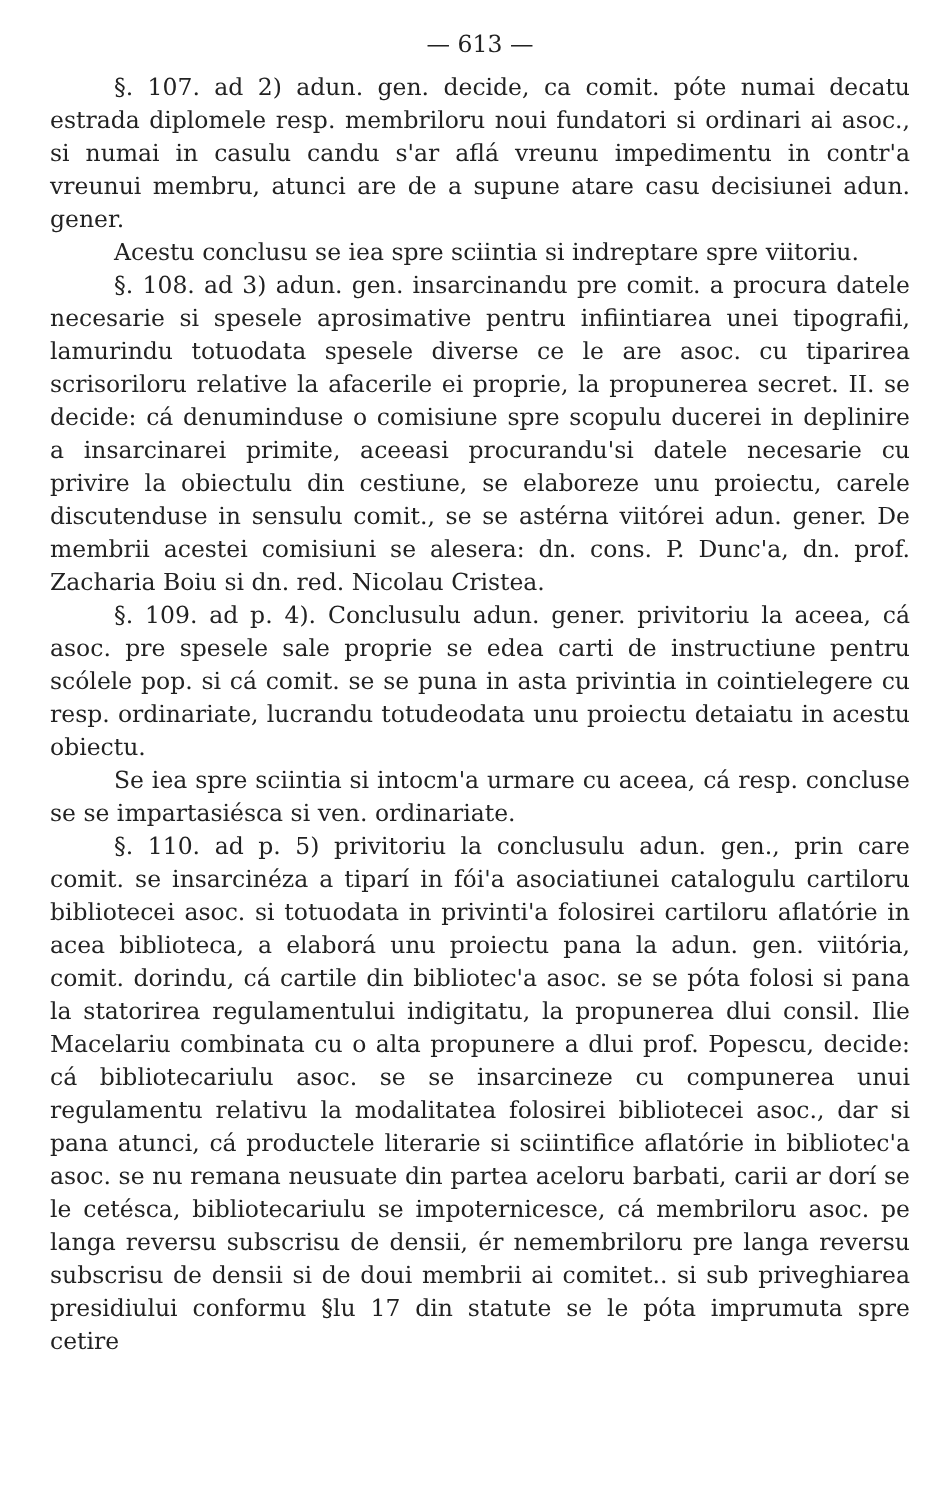— 613 —
§. 107. ad 2) adun. gen. decide, ca comit. póte numai decatu estrada diplomele resp. membriloru noui fundatori si ordinari ai asoc., si numai in casulu candu s'ar aflá vreunu impedimentu in contr'a vreunui membru, atunci are de a supune atare casu decisiunei adun. gener.
Acestu conclusu se iea spre sciintia si indreptare spre viitoriu.
§. 108. ad 3) adun. gen. insarcinandu pre comit. a procura datele necesarie si spesele aprosimative pentru infiintiarea unei tipografii, lamurindu totuodata spesele diverse ce le are asoc. cu tiparirea scrisoriloru relative la afacerile ei proprie, la propunerea secret. II. se decide: cá denuminduse o comisiune spre scopulu ducerei in deplinire a insarcinarei primite, aceeasi procurandu'si datele necesarie cu privire la obiectulu din cestiune, se elaboreze unu proiectu, carele discutenduse in sensulu comit., se se astérna viitórei adun. gener. De membrii acestei comisiuni se alesera: dn. cons. P. Dunc'a, dn. prof. Zacharia Boiu si dn. red. Nicolau Cristea.
§. 109. ad p. 4). Conclusulu adun. gener. privitoriu la aceea, cá asoc. pre spesele sale proprie se edea carti de instructiune pentru scólele pop. si cá comit. se se puna in asta privintia in cointielegere cu resp. ordinariate, lucrandu totudeodata unu proiectu detaiatu in acestu obiectu.
Se iea spre sciintia si intocm'a urmare cu aceea, cá resp. concluse se se impartasiésca si ven. ordinariate.
§. 110. ad p. 5) privitoriu la conclusulu adun. gen., prin care comit. se insarcinéza a tiparí in fói'a asociatiunei catalogulu cartiloru bibliotecei asoc. si totuodata in privinti'a folosirei cartiloru aflatórie in acea biblioteca, a elaborá unu proiectu pana la adun. gen. viitória, comit. dorindu, cá cartile din bibliotec'a asoc. se se póta folosi si pana la statorirea regulamentului indigitatu, la propunerea dlui consil. Ilie Macelariu combinata cu o alta propunere a dlui prof. Popescu, decide: cá bibliotecariulu asoc. se se insarcineze cu compunerea unui regulamentu relativu la modalitatea folosirei bibliotecei asoc., dar si pana atunci, cá productele literarie si sciintifice aflatórie in bibliotec'a asoc. se nu remana neusuate din partea aceloru barbati, carii ar dorí se le cetésca, bibliotecariulu se impoternicesce, cá membriloru asoc. pe langa reversu subscrisu de densii, ér nemembriloru pre langa reversu subscrisu de densii si de doui membrii ai comitet.. si sub priveghiarea presidiului conformu §lu 17 din statute se le póta imprumuta spre cetire